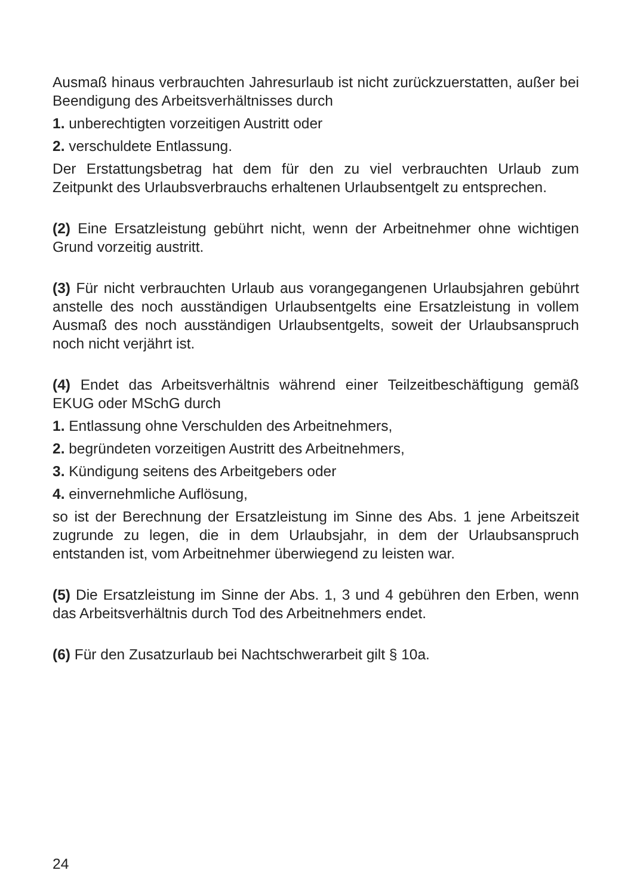Ausmaß hinaus verbrauchten Jahresurlaub ist nicht zurückzuerstatten, außer bei Beendigung des Arbeitsverhältnisses durch
1. unberechtigten vorzeitigen Austritt oder
2. verschuldete Entlassung.
Der Erstattungsbetrag hat dem für den zu viel verbrauchten Urlaub zum Zeitpunkt des Urlaubsverbrauchs erhaltenen Urlaubsentgelt zu entsprechen.
(2) Eine Ersatzleistung gebührt nicht, wenn der Arbeitnehmer ohne wichtigen Grund vorzeitig austritt.
(3) Für nicht verbrauchten Urlaub aus vorangegangenen Urlaubsjahren gebührt anstelle des noch ausständigen Urlaubsentgelts eine Ersatzleistung in vollem Ausmaß des noch ausständigen Urlaubsentgelts, soweit der Urlaubsanspruch noch nicht verjährt ist.
(4) Endet das Arbeitsverhältnis während einer Teilzeitbeschäftigung gemäß EKUG oder MSchG durch
1. Entlassung ohne Verschulden des Arbeitnehmers,
2. begründeten vorzeitigen Austritt des Arbeitnehmers,
3. Kündigung seitens des Arbeitgebers oder
4. einvernehmliche Auflösung,
so ist der Berechnung der Ersatzleistung im Sinne des Abs. 1 jene Arbeitszeit zugrunde zu legen, die in dem Urlaubsjahr, in dem der Urlaubsanspruch entstanden ist, vom Arbeitnehmer überwiegend zu leisten war.
(5) Die Ersatzleistung im Sinne der Abs. 1, 3 und 4 gebühren den Erben, wenn das Arbeitsverhältnis durch Tod des Arbeitnehmers endet.
(6) Für den Zusatzurlaub bei Nachtschwerarbeit gilt § 10a.
24